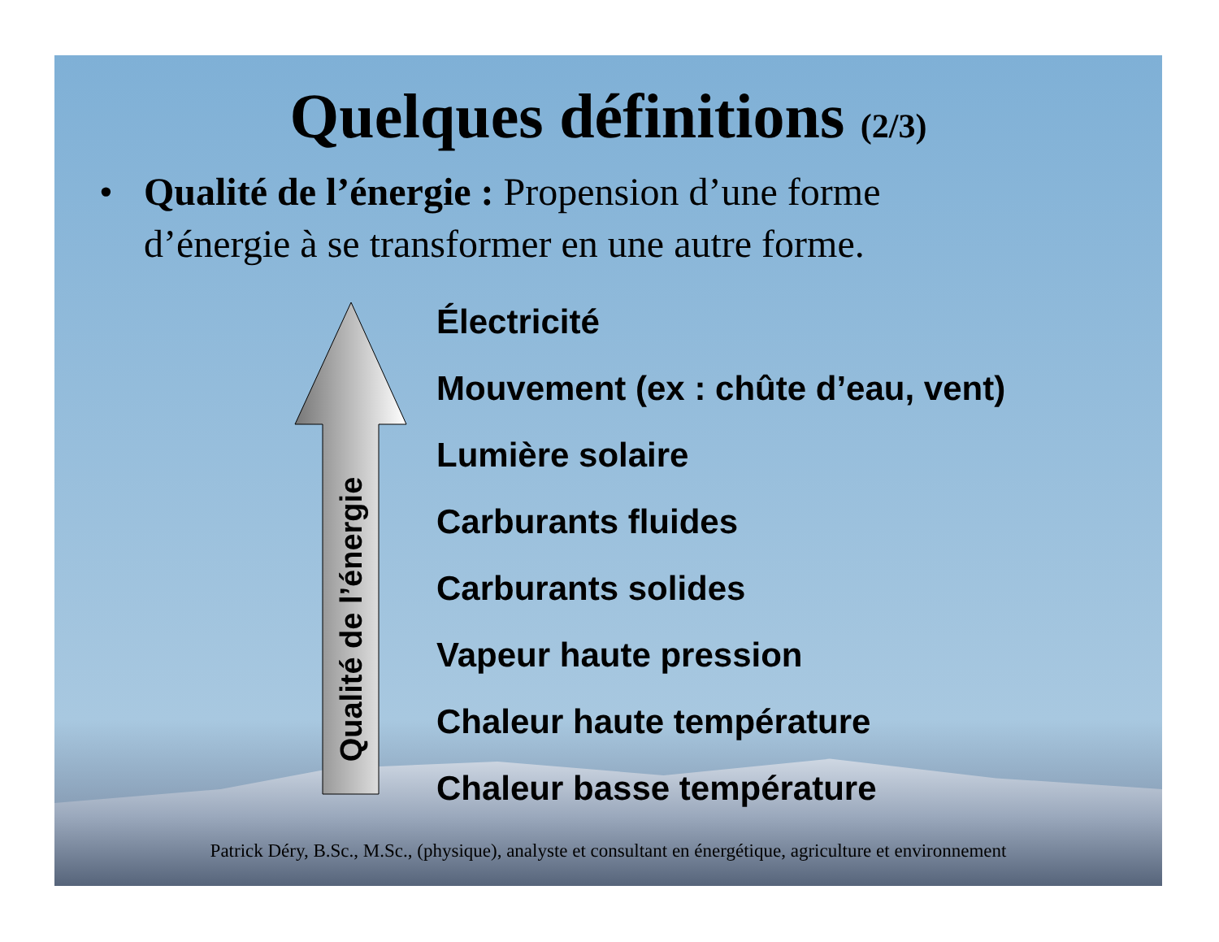Quelques définitions (2/3)
• Qualité de l’énergie : Propension d’une forme d’énergie à se transformer en une autre forme.
Qualité de l’énergie
Électricité
Mouvement (ex : chûte d’eau, vent)
Lumière solaire
Carburants fluides
Carburants solides
Vapeur haute pression
Chaleur haute température
Chaleur basse température
Patrick Déry, B.Sc., M.Sc., (physique), analyste et consultant en énergétique, agriculture et environnement